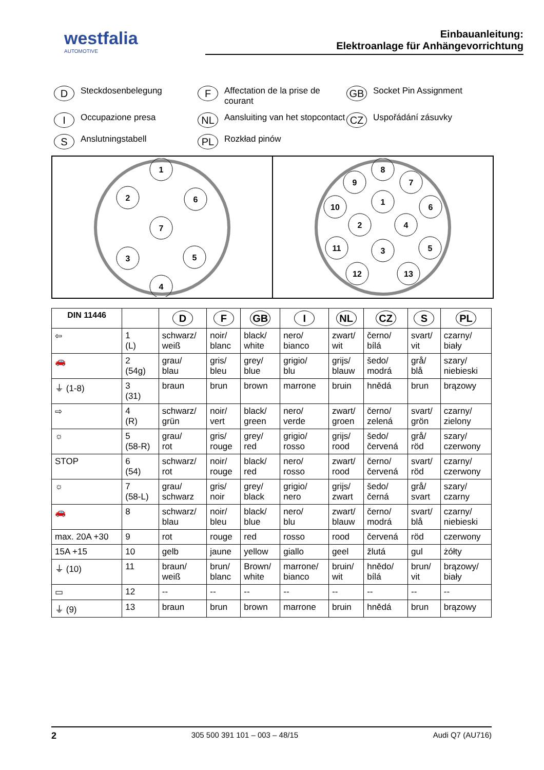westfalia
AUTOMOTIVE
Einbauanleitung:
Elektroanlage für Anhängevorrichtung
D Steckdosenbelegung
F Affectation de la prise de courant
GB Socket Pin Assignment
I Occupazione presa
NL Aansluiting van het stopcontact
CZ Uspořádání zásuvky
S Anslutningstabell
PL Rozkład pinów
1
2
6
7
3
5
4
8
9
7
10
1
6
2
4
11
3
5
12
13
| DIN 11446 | | D | F | GB | I | NL | CZ | S | PL |
| --- | --- | --- | --- | --- | --- | --- | --- | --- | --- |
| ⇦ | 1 (L) | schwarz/ weiß | noir/ blanc | black/ white | nero/ bianco | zwart/ wit | černo/ bílá | svart/ vit | czarny/ biały |
| 🚗 | 2 (54g) | grau/ blau | gris/ bleu | grey/ blue | grigio/ blu | grijs/ blauw | šedo/ modrá | grå/ blå | szary/ niebieski |
| ⏚ (1-8) | 3 (31) | braun | brun | brown | marrone | bruin | hnědá | brun | brązowy |
| ⇨ | 4 (R) | schwarz/ grün | noir/ vert | black/ green | nero/ verde | zwart/ groen | černo/ zelená | svart/ grön | czarny/ zielony |
| ☼ | 5 (58-R) | grau/ rot | gris/ rouge | grey/ red | grigio/ rosso | grijs/ rood | šedo/ červená | grå/ röd | szary/ czerwony |
| STOP | 6 (54) | schwarz/ rot | noir/ rouge | black/ red | nero/ rosso | zwart/ rood | černo/ červená | svart/ röd | czarny/ czerwony |
| ☼ | 7 (58-L) | grau/ schwarz | gris/ noir | grey/ black | grigio/ nero | grijs/ zwart | šedo/ černá | grå/ svart | szary/ czarny |
| 🚗 | 8 | schwarz/ blau | noir/ bleu | black/ blue | nero/ blu | zwart/ blauw | černo/ modrá | svart/ blå | czarny/ niebieski |
| max. 20A +30 | 9 | rot | rouge | red | rosso | rood | červená | röd | czerwony |
| 15A +15 | 10 | gelb | jaune | yellow | giallo | geel | žlutá | gul | żółty |
| ⏚ (10) | 11 | braun/ weiß | brun/ blanc | Brown/ white | marrone/ bianco | bruin/ wit | hnědo/ bílá | brun/ vit | brązowy/ biały |
| ▭ | 12 | -- | -- | -- | -- | -- | -- | -- | -- |
| ⏚ (9) | 13 | braun | brun | brown | marrone | bruin | hnědá | brun | brązowy |
2 305 500 391 101 – 003 – 48/15 Audi Q7 (AU716)